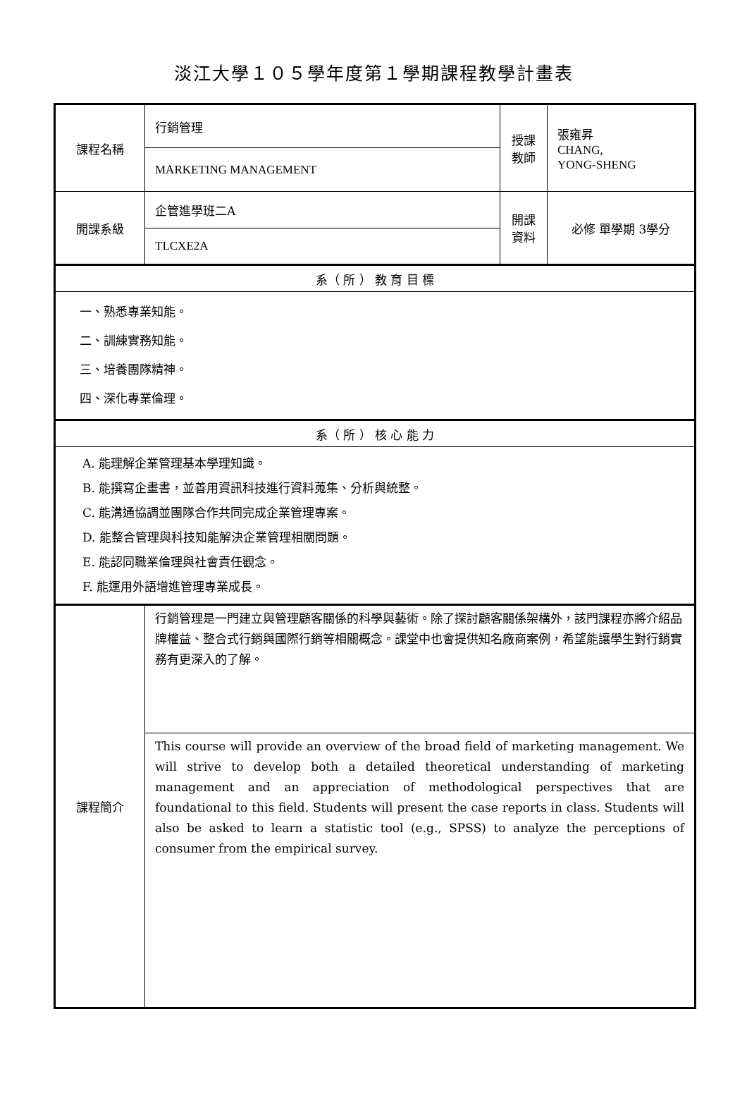淡江大學１０５學年度第１學期課程教學計畫表
| 課程名稱 | 行銷管理 | 授課 教師 | 張雍昇 CHANG, YONG-SHENG |
| | MARKETING MANAGEMENT | | |
| 開課系級 | 企管進學班二A | 開課 資料 | 必修 單學期 3學分 |
| | TLCXE2A | | |
| 系（ 所 ） 教 育 目 標 | | | |
| 一、熟悉專業知能。 二、訓練實務知能。 三、培養團隊精神。 四、深化專業倫理。 | | | |
| 系（ 所 ） 核 心 能 力 | | | |
| A. 能理解企業管理基本學理知識。 B. 能撰寫企畫書，並善用資訊科技進行資料蒐集、分析與統整。 C. 能溝通協調並團隊合作共同完成企業管理專案。 D. 能整合管理與科技知能解決企業管理相關問題。 E. 能認同職業倫理與社會責任觀念。 F. 能運用外語增進管理專業成長。 | | | |
| 課程簡介 | 行銷管理是一門建立與管理顧客關係的科學與藝術。除了探討顧客關係架構外，該門課程亦將介紹品牌權益、整合式行銷與國際行銷等相關概念。課堂中也會提供知名廠商案例，希望能讓學生對行銷實務有更深入的了解。 | | |
| | This course will provide an overview of the broad field of marketing management. We will strive to develop both a detailed theoretical understanding of marketing management and an appreciation of methodological perspectives that are foundational to this field. Students will present the case reports in class. Students will also be asked to learn a statistic tool (e.g., SPSS) to analyze the perceptions of consumer from the empirical survey. | | |